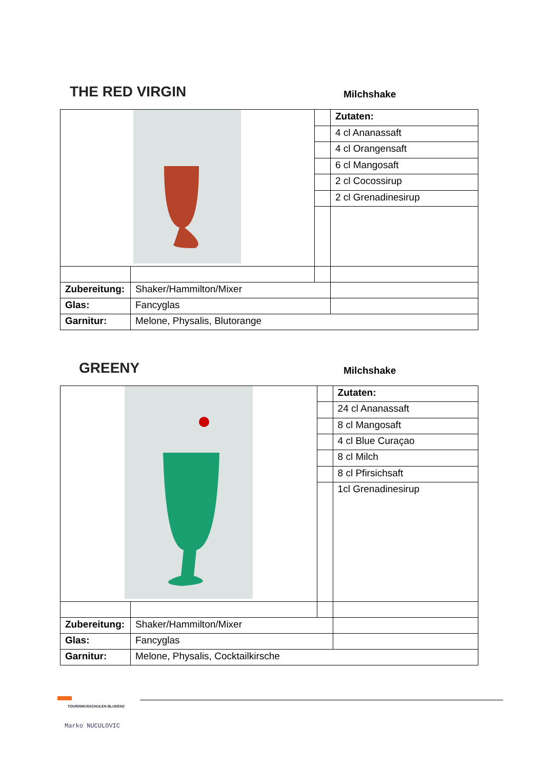THE RED VIRGIN
Milchshake
| | | | Zutaten: |
| | | | 4 cl Ananassaft |
| | | | 4 cl Orangensaft |
| | | | 6 cl Mangosaft |
| | | | 2 cl Cocossirup |
| | | | 2 cl Grenadinesirup |
| Zubereitung: | Shaker/Hammilton/Mixer | | |
| Glas: | Fancyglas | | |
| Garnitur: | Melone, Physalis, Blutorange | | |
GREENY
Milchshake
| | | | Zutaten: |
| | | | 24 cl Ananassaft |
| | | | 8 cl Mangosaft |
| | | | 4 cl Blue Curaçao |
| | | | 8 cl Milch |
| | | | 8 cl Pfirsichsaft |
| | | | 1cl Grenadinesirup |
| Zubereitung: | Shaker/Hammilton/Mixer | | |
| Glas: | Fancyglas | | |
| Garnitur: | Melone, Physalis, Cocktailkirsche | | |
TOURISMUSSCHULEN BLUDENZ
Marko NUCULOVIC